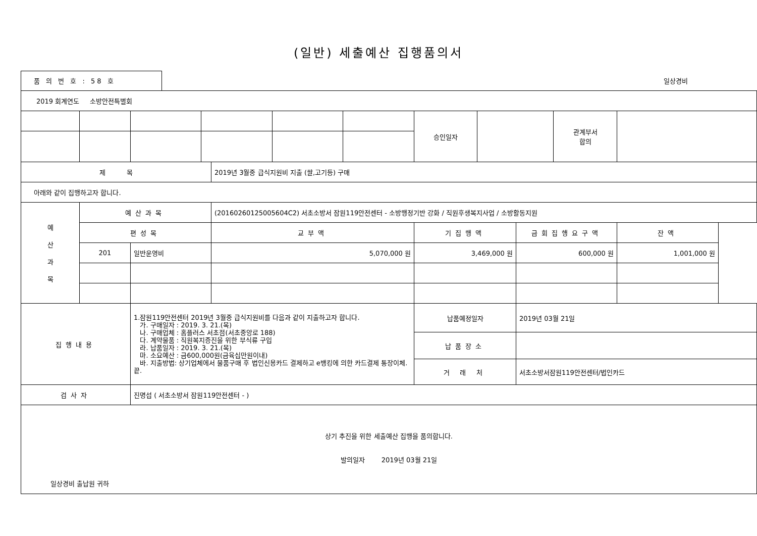(일반) 세출예산 집행품의서
품 의 번 호 : 58 호
일상경비
| 2019 회계연도 소방안전특별회 | | | | | | | | | | | |
| | | | | | | | 승인일자 | | | 관계부서 합의 | |
| 제 목 | | | | 2019년 3월중 급식지원비 지출 (쌀,고기등) 구매 | | | | | | | |
| 아래와 같이 집행하고자 합니다. | | | | | | | | | | | |
| 예 산 과 목 | 예산과목 | | | (20160260125005604C2) 서초소방서 잠원119안전센터 - 소방행정기반 강화 / 직원후생복지사업 / 소방활동지원 | | | | | | | |
| | 편성목 | | | 교부액 | | | 기집행액 | | 금회집행요구액 | | 잔액 |
| | 201 | 일반운영비 | | 5,070,000 원 | | | 3,469,000 원 | | 600,000 원 | | 1,001,000 원 |
| 집행내용 | | 1.잠원119안전센터 2019년 3월중 급식지원비를 다음과 같이 지출하고자 합니다. 가. 구매일자 : 2019. 3. 21.(목) 나. 구매업체 : 홈플러스 서초점(서초중앙로 188) 다. 계약물품 : 직원복지증진을 위한 부식류 구입 라. 납품일자 : 2019. 3. 21.(목) 마. 소요예산 : 금600,000원(금육십만원이내) 바. 지출방법: 상기업체에서 물품구매 후 법인신용카드 결제하고 e뱅킹에 의한 카드결제 통장이체. 끝. | | | | | 납품예정일자 | | 2019년 03월 21일 | | |
| | | | | | | | 납품장소 | | | | |
| | | | | | | | 거 래 처 | | 서초소방서잠원119안전센터/법인카드 | | |
| 검사자 | | 진명섭 ( 서초소방서 잠원119안전센터 - ) | | | | | | | | | |
| 상기 추진을 위한 세출예산 집행을 품의합니다. 발의일자 2019년 03월 21일 일상경비 출납원 귀하 | | | | | | | | | | | |